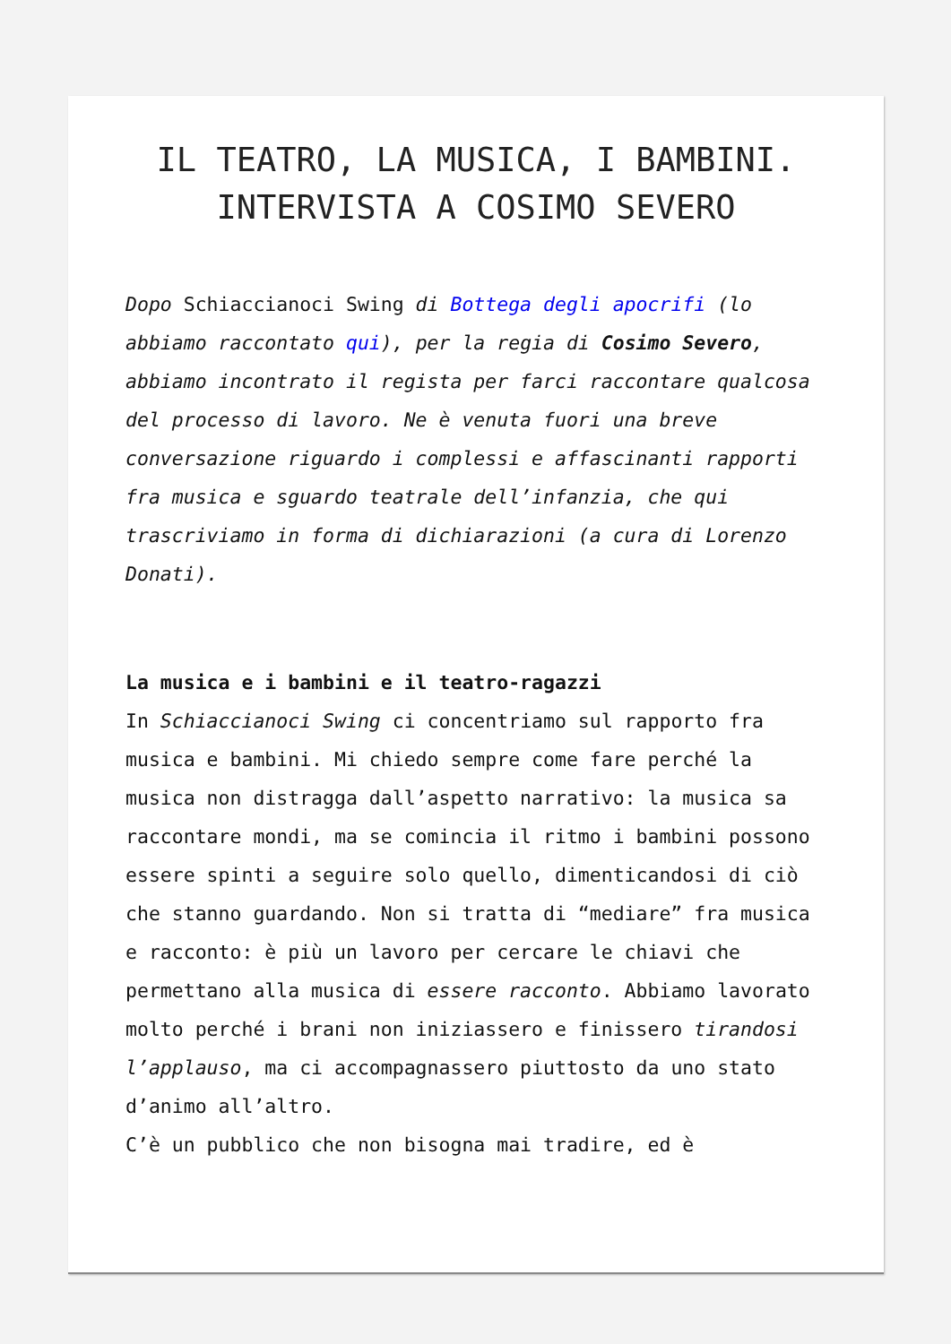IL TEATRO, LA MUSICA, I BAMBINI. INTERVISTA A COSIMO SEVERO
Dopo Schiaccianoci Swing di Bottega degli apocrifi (lo abbiamo raccontato qui), per la regia di Cosimo Severo, abbiamo incontrato il regista per farci raccontare qualcosa del processo di lavoro. Ne è venuta fuori una breve conversazione riguardo i complessi e affascinanti rapporti fra musica e sguardo teatrale dell’infanzia, che qui trascriviamo in forma di dichiarazioni (a cura di Lorenzo Donati).
La musica e i bambini e il teatro-ragazzi
In Schiaccianoci Swing ci concentriamo sul rapporto fra musica e bambini. Mi chiedo sempre come fare perché la musica non distragga dall’aspetto narrativo: la musica sa raccontare mondi, ma se comincia il ritmo i bambini possono essere spinti a seguire solo quello, dimenticandosi di ciò che stanno guardando. Non si tratta di “mediare” fra musica e racconto: è più un lavoro per cercare le chiavi che permettano alla musica di essere racconto. Abbiamo lavorato molto perché i brani non iniziassero e finissero tirandosi l’applauso, ma ci accompagnassero piuttosto da uno stato d’animo all’altro.
C’è un pubblico che non bisogna mai tradire, ed è